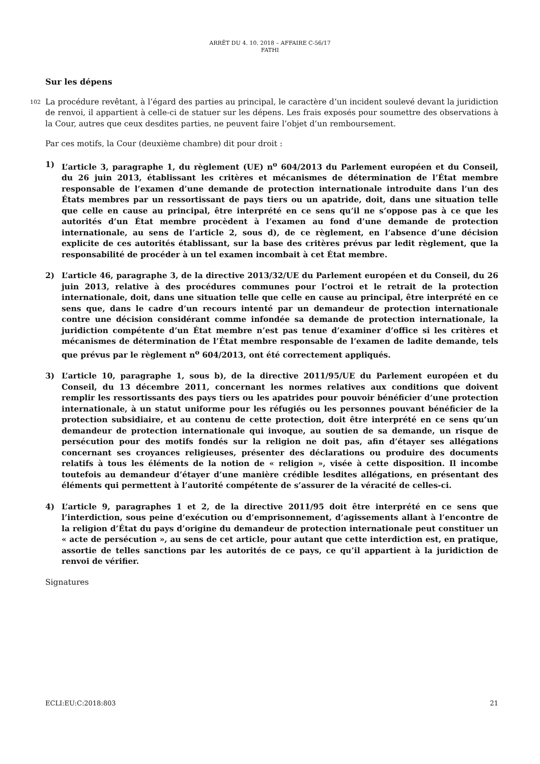ARRÊT DU 4. 10. 2018 – AFFAIRE C-56/17
FATHI
Sur les dépens
102 La procédure revêtant, à l’égard des parties au principal, le caractère d’un incident soulevé devant la juridiction de renvoi, il appartient à celle-ci de statuer sur les dépens. Les frais exposés pour soumettre des observations à la Cour, autres que ceux desdites parties, ne peuvent faire l’objet d’un remboursement.
Par ces motifs, la Cour (deuxième chambre) dit pour droit :
1) L’article 3, paragraphe 1, du règlement (UE) n<sup>o</sup> 604/2013 du Parlement européen et du Conseil, du 26 juin 2013, établissant les critères et mécanismes de détermination de l’État membre responsable de l’examen d’une demande de protection internationale introduite dans l’un des États membres par un ressortissant de pays tiers ou un apatride, doit, dans une situation telle que celle en cause au principal, être interprété en ce sens qu’il ne s’oppose pas à ce que les autorités d’un État membre procèdent à l’examen au fond d’une demande de protection internationale, au sens de l’article 2, sous d), de ce règlement, en l’absence d’une décision explicite de ces autorités établissant, sur la base des critères prévus par ledit règlement, que la responsabilité de procéder à un tel examen incombait à cet État membre.
2) L’article 46, paragraphe 3, de la directive 2013/32/UE du Parlement européen et du Conseil, du 26 juin 2013, relative à des procédures communes pour l’octroi et le retrait de la protection internationale, doit, dans une situation telle que celle en cause au principal, être interprété en ce sens que, dans le cadre d’un recours intenté par un demandeur de protection internationale contre une décision considérant comme infondée sa demande de protection internationale, la juridiction compétente d’un État membre n’est pas tenue d’examiner d’office si les critères et mécanismes de détermination de l’État membre responsable de l’examen de ladite demande, tels que prévus par le règlement n<sup>o</sup> 604/2013, ont été correctement appliqués.
3) L’article 10, paragraphe 1, sous b), de la directive 2011/95/UE du Parlement européen et du Conseil, du 13 décembre 2011, concernant les normes relatives aux conditions que doivent remplir les ressortissants des pays tiers ou les apatrides pour pouvoir bénéficier d’une protection internationale, à un statut uniforme pour les réfugiés ou les personnes pouvant bénéficier de la protection subsidiaire, et au contenu de cette protection, doit être interprété en ce sens qu’un demandeur de protection internationale qui invoque, au soutien de sa demande, un risque de persécution pour des motifs fondés sur la religion ne doit pas, afin d’étayer ses allégations concernant ses croyances religieuses, présenter des déclarations ou produire des documents relatifs à tous les éléments de la notion de « religion », visée à cette disposition. Il incombe toutefois au demandeur d’étayer d’une manière crédible lesdites allégations, en présentant des éléments qui permettent à l’autorité compétente de s’assurer de la véracité de celles-ci.
4) L’article 9, paragraphes 1 et 2, de la directive 2011/95 doit être interprété en ce sens que l’interdiction, sous peine d’exécution ou d’emprisonnement, d’agissements allant à l’encontre de la religion d’État du pays d’origine du demandeur de protection internationale peut constituer un « acte de persécution », au sens de cet article, pour autant que cette interdiction est, en pratique, assortie de telles sanctions par les autorités de ce pays, ce qu’il appartient à la juridiction de renvoi de vérifier.
Signatures
ECLI:EU:C:2018:803 21